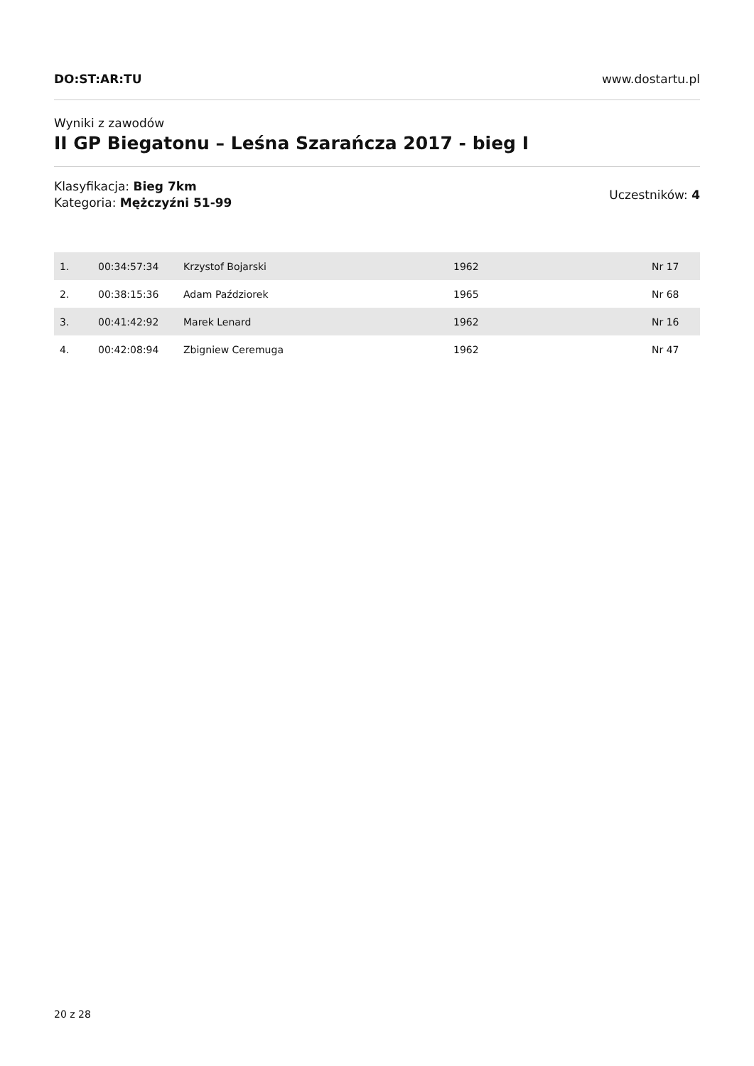DO:ST:AR:TU www.dostartu.pl
Wyniki z zawodów
II GP Biegatonu – Leśna Szarańcza 2017 - bieg I
Klasyfikacja: Bieg 7km
Kategoria: Mężczyźni 51-99
Uczestników: 4
| 1. | 00:34:57:34 | Krzystof Bojarski | 1962 | Nr 17 |
| 2. | 00:38:15:36 | Adam Paździorek | 1965 | Nr 68 |
| 3. | 00:41:42:92 | Marek Lenard | 1962 | Nr 16 |
| 4. | 00:42:08:94 | Zbigniew Ceremuga | 1962 | Nr 47 |
20 z 28